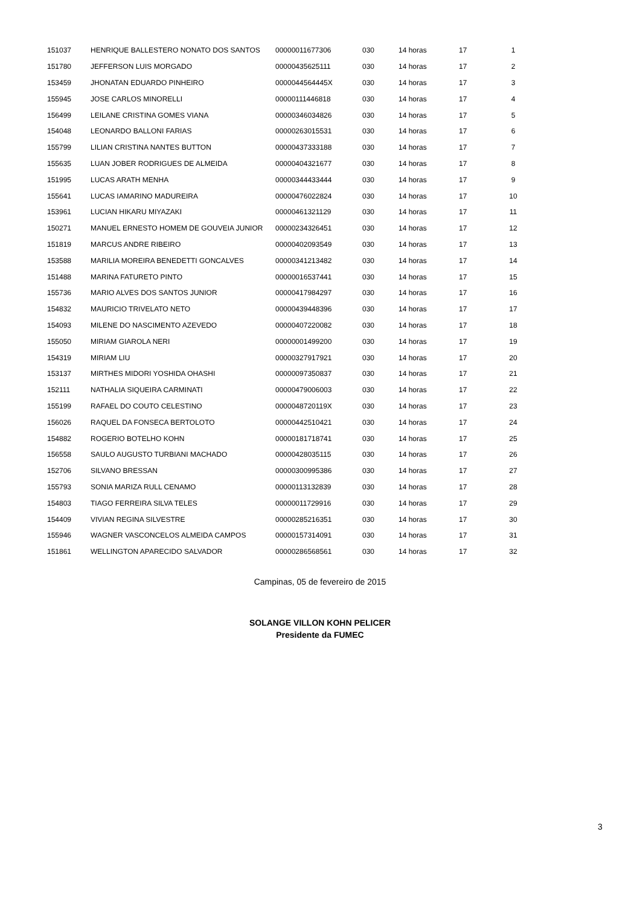| 151037 | HENRIQUE BALLESTERO NONATO DOS SANTOS | 00000011677306 | 030 | 14 horas | 17 | 1 |
| 151780 | JEFFERSON LUIS MORGADO | 00000435625111 | 030 | 14 horas | 17 | 2 |
| 153459 | JHONATAN EDUARDO PINHEIRO | 0000044564445X | 030 | 14 horas | 17 | 3 |
| 155945 | JOSE CARLOS MINORELLI | 00000111446818 | 030 | 14 horas | 17 | 4 |
| 156499 | LEILANE CRISTINA GOMES VIANA | 00000346034826 | 030 | 14 horas | 17 | 5 |
| 154048 | LEONARDO BALLONI FARIAS | 00000263015531 | 030 | 14 horas | 17 | 6 |
| 155799 | LILIAN CRISTINA NANTES BUTTON | 00000437333188 | 030 | 14 horas | 17 | 7 |
| 155635 | LUAN JOBER RODRIGUES DE ALMEIDA | 00000404321677 | 030 | 14 horas | 17 | 8 |
| 151995 | LUCAS ARATH MENHA | 00000344433444 | 030 | 14 horas | 17 | 9 |
| 155641 | LUCAS IAMARINO MADUREIRA | 00000476022824 | 030 | 14 horas | 17 | 10 |
| 153961 | LUCIAN HIKARU MIYAZAKI | 00000461321129 | 030 | 14 horas | 17 | 11 |
| 150271 | MANUEL ERNESTO HOMEM DE GOUVEIA JUNIOR | 00000234326451 | 030 | 14 horas | 17 | 12 |
| 151819 | MARCUS ANDRE RIBEIRO | 00000402093549 | 030 | 14 horas | 17 | 13 |
| 153588 | MARILIA MOREIRA BENEDETTI GONCALVES | 00000341213482 | 030 | 14 horas | 17 | 14 |
| 151488 | MARINA FATURETO PINTO | 00000016537441 | 030 | 14 horas | 17 | 15 |
| 155736 | MARIO ALVES DOS SANTOS JUNIOR | 00000417984297 | 030 | 14 horas | 17 | 16 |
| 154832 | MAURICIO TRIVELATO NETO | 00000439448396 | 030 | 14 horas | 17 | 17 |
| 154093 | MILENE DO NASCIMENTO AZEVEDO | 00000407220082 | 030 | 14 horas | 17 | 18 |
| 155050 | MIRIAM GIAROLA NERI | 00000001499200 | 030 | 14 horas | 17 | 19 |
| 154319 | MIRIAM LIU | 00000327917921 | 030 | 14 horas | 17 | 20 |
| 153137 | MIRTHES MIDORI YOSHIDA OHASHI | 00000097350837 | 030 | 14 horas | 17 | 21 |
| 152111 | NATHALIA SIQUEIRA CARMINATI | 00000479006003 | 030 | 14 horas | 17 | 22 |
| 155199 | RAFAEL DO COUTO CELESTINO | 0000048720119X | 030 | 14 horas | 17 | 23 |
| 156026 | RAQUEL DA FONSECA BERTOLOTO | 00000442510421 | 030 | 14 horas | 17 | 24 |
| 154882 | ROGERIO BOTELHO KOHN | 00000181718741 | 030 | 14 horas | 17 | 25 |
| 156558 | SAULO AUGUSTO TURBIANI MACHADO | 00000428035115 | 030 | 14 horas | 17 | 26 |
| 152706 | SILVANO BRESSAN | 00000300995386 | 030 | 14 horas | 17 | 27 |
| 155793 | SONIA MARIZA RULL CENAMO | 00000113132839 | 030 | 14 horas | 17 | 28 |
| 154803 | TIAGO FERREIRA SILVA TELES | 00000011729916 | 030 | 14 horas | 17 | 29 |
| 154409 | VIVIAN REGINA SILVESTRE | 00000285216351 | 030 | 14 horas | 17 | 30 |
| 155946 | WAGNER VASCONCELOS ALMEIDA CAMPOS | 00000157314091 | 030 | 14 horas | 17 | 31 |
| 151861 | WELLINGTON APARECIDO SALVADOR | 00000286568561 | 030 | 14 horas | 17 | 32 |
Campinas, 05 de fevereiro de 2015
SOLANGE VILLON KOHN PELICER
Presidente da FUMEC
3